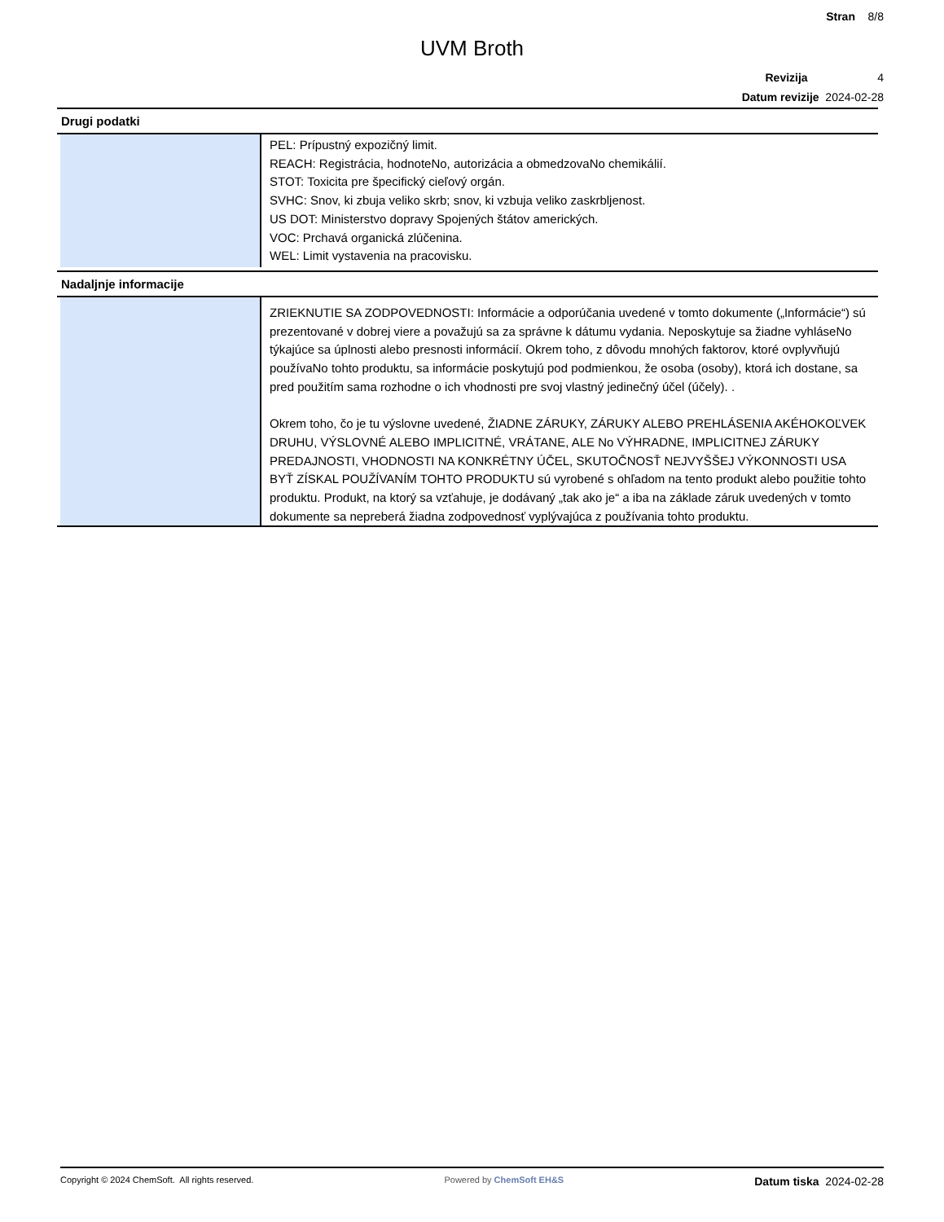Stran 8/8
UVM Broth
Revizija 4
Datum revizije 2024-02-28
Drugi podatki
PEL: Prípustný expozičný limit.
REACH: Registrácia, hodnoteNo, autorizácia a obmedzovaNo chemikálií.
STOT: Toxicita pre špecifický cieľový orgán.
SVHC: Snov, ki zbuja veliko skrb; snov, ki vzbuja veliko zaskrbljenost.
US DOT: Ministerstvo dopravy Spojených štátov amerických.
VOC: Prchavá organická zlúčenina.
WEL: Limit vystavenia na pracovisku.
Nadaljnje informacije
ZRIEKNUTIE SA ZODPOVEDNOSTI: Informácie a odporúčania uvedené v tomto dokumente („Informácie“) sú prezentované v dobrej viere a považujú sa za správne k dátumu vydania. Neposkytuje sa žiadne vyhláseNo týkajúce sa úplnosti alebo presnosti informácií. Okrem toho, z dôvodu mnohých faktorov, ktoré ovplyvňujú používaNo tohto produktu, sa informácie poskytujú pod podmienkou, že osoba (osoby), ktorá ich dostane, sa pred použitím sama rozhodne o ich vhodnosti pre svoj vlastný jedinečný účel (účely). .
Okrem toho, čo je tu výslovne uvedené, ŽIADNE ZÁRUKY, ZÁRUKY ALEBO PREHLÁSENIA AKÉHOKOĽVEK DRUHU, VÝSLOVNÉ ALEBO IMPLICITNÉ, VRÁTANE, ALE No VÝHRADNE, IMPLICITNEJ ZÁRUKY PREDAJNOSTI, VHODNOSTI NA KONKRÉTNY ÚČEL, SKUTOČNOSŤ NEJVYŠŠEJ VÝKONNOSTI USA BYŤ ZÍSKAL POUŽÍVANÍM TOHTO PRODUKTU sú vyrobené s ohľadom na tento produkt alebo použitie tohto produktu. Produkt, na ktorý sa vzťahuje, je dodávaný „tak ako je“ a iba na základe záruk uvedených v tomto dokumente sa nepreberá žiadna zodpovednosť vyplývajúca z používania tohto produktu.
Copyright © 2024 ChemSoft. All rights reserved.
Powered by ChemSoft EH&S
Datum tiska 2024-02-28